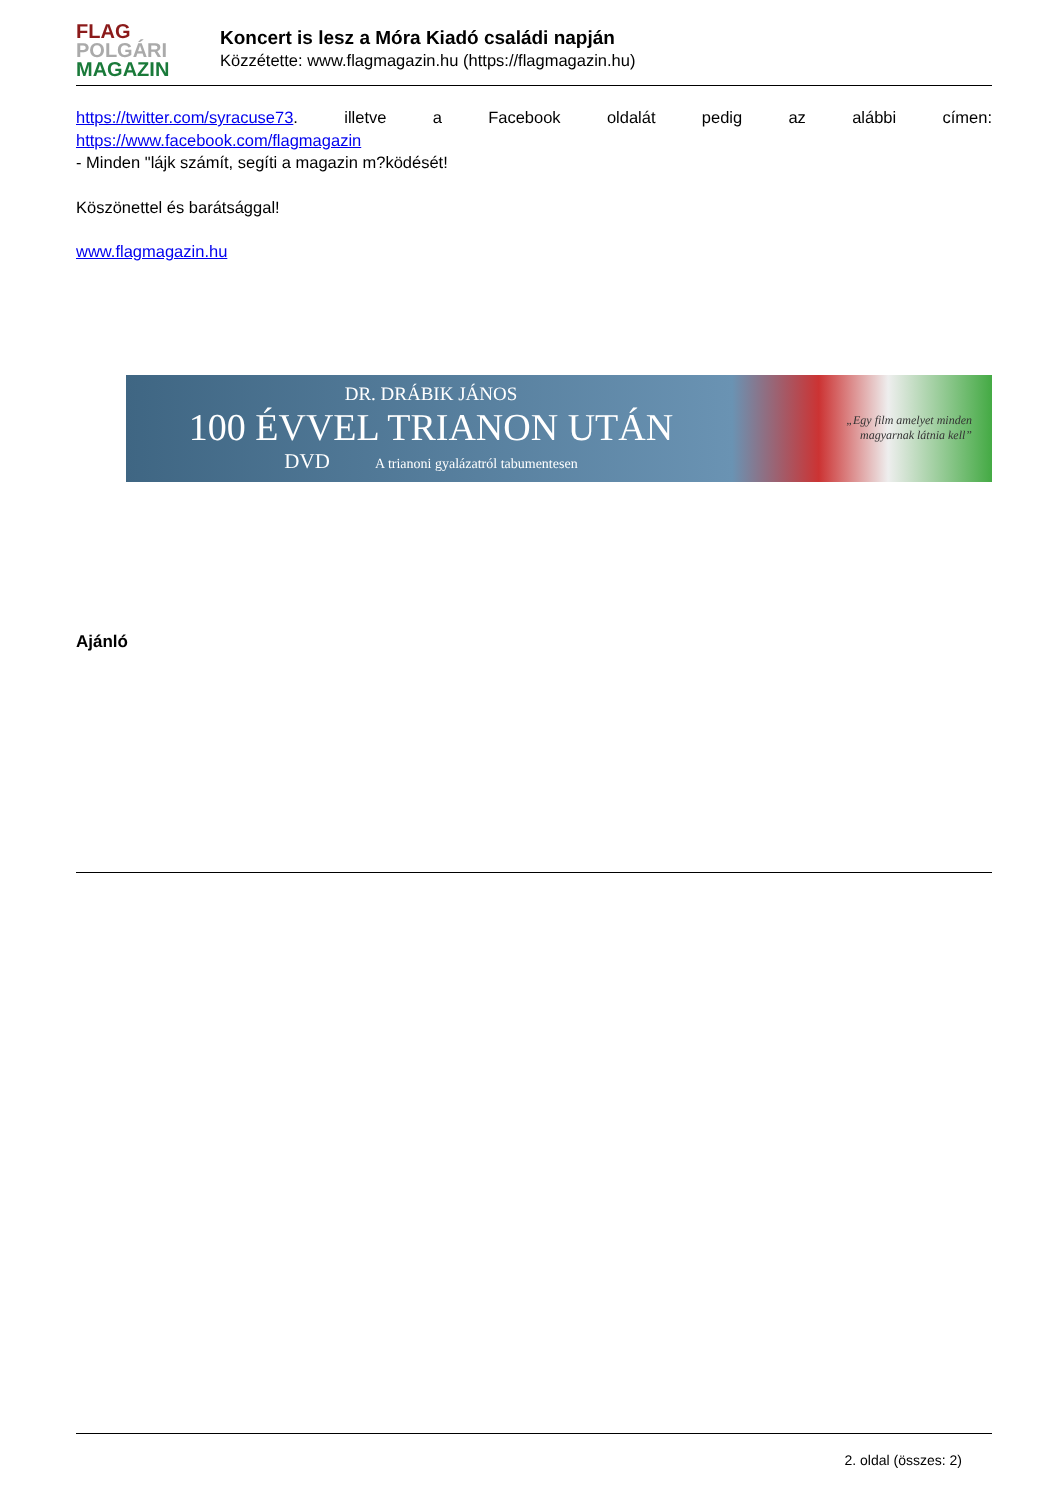FLAG
POLGÁRI
MAGAZIN
Koncert is lesz a Móra Kiadó családi napján
Közzétette: www.flagmagazin.hu (https://flagmagazin.hu)
https://twitter.com/syracuse73. illetve a Facebook oldalát pedig az alábbi címen:
https://www.facebook.com/flagmagazin
- Minden "lájk számít, segíti a magazin m?ködését!
Köszönettel és barátsággal!
www.flagmagazin.hu
DR. DRÁBIK JÁNOS
100 ÉVVEL TRIANON UTÁN
DVD A trianoni gyalázatról tabumentesen
„Egy film amelyet minden
magyarnak látnia kell”
Ajánló
2. oldal (összes: 2)